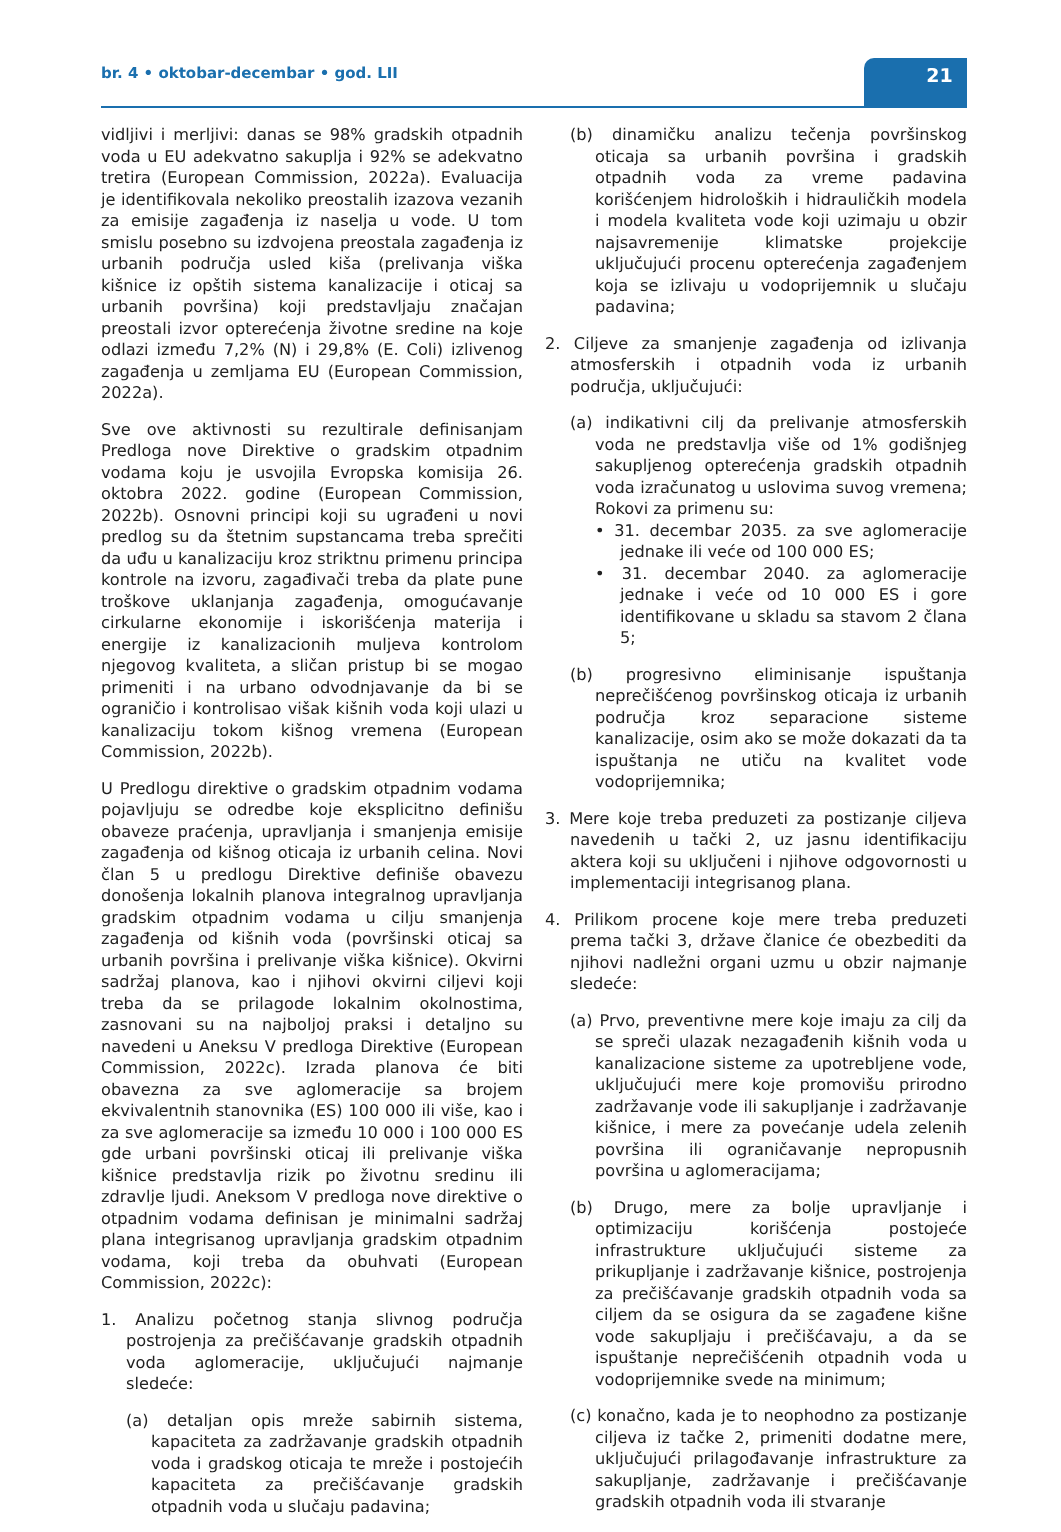br. 4 • oktobar-decembar • god. LII
21
vidljivi i merljivi: danas se 98% gradskih otpadnih voda u EU adekvatno sakuplja i 92% se adekvatno tretira (European Commission, 2022a). Evaluacija je identifikovala nekoliko preostalih izazova vezanih za emisije zagađenja iz naselja u vode. U tom smislu posebno su izdvojena preostala zagađenja iz urbanih područja usled kiša (prelivanja viška kišnice iz opštih sistema kanalizacije i oticaj sa urbanih površina) koji predstavljaju značajan preostali izvor opterećenja životne sredine na koje odlazi između 7,2% (N) i 29,8% (E. Coli) izlivenog zagađenja u zemljama EU (European Commission, 2022a).
Sve ove aktivnosti su rezultirale definisanjam Predloga nove Direktive o gradskim otpadnim vodama koju je usvojila Evropska komisija 26. oktobra 2022. godine (European Commission, 2022b). Osnovni principi koji su ugrađeni u novi predlog su da štetnim supstancama treba sprečiti da uđu u kanalizaciju kroz striktnu primenu principa kontrole na izvoru, zagađivači treba da plate pune troškove uklanjanja zagađenja, omogućavanje cirkularne ekonomije i iskorišćenja materija i energije iz kanalizacionih muljeva kontrolom njegovog kvaliteta, a sličan pristup bi se mogao primeniti i na urbano odvodnjavanje da bi se ograničio i kontrolisao višak kišnih voda koji ulazi u kanalizaciju tokom kišnog vremena (European Commission, 2022b).
U Predlogu direktive o gradskim otpadnim vodama pojavljuju se odredbe koje eksplicitno definišu obaveze praćenja, upravljanja i smanjenja emisije zagađenja od kišnog oticaja iz urbanih celina. Novi član 5 u predlogu Direktive definiše obavezu donošenja lokalnih planova integralnog upravljanja gradskim otpadnim vodama u cilju smanjenja zagađenja od kišnih voda (površinski oticaj sa urbanih površina i prelivanje viška kišnice). Okvirni sadržaj planova, kao i njihovi okvirni ciljevi koji treba da se prilagode lokalnim okolnostima, zasnovani su na najboljoj praksi i detaljno su navedeni u Aneksu V predloga Direktive (European Commission, 2022c). Izrada planova će biti obavezna za sve aglomeracije sa brojem ekvivalentnih stanovnika (ES) 100 000 ili više, kao i za sve aglomeracije sa između 10 000 i 100 000 ES gde urbani površinski oticaj ili prelivanje viška kišnice predstavlja rizik po životnu sredinu ili zdravlje ljudi. Aneksom V predloga nove direktive o otpadnim vodama definisan je minimalni sadržaj plana integrisanog upravljanja gradskim otpadnim vodama, koji treba da obuhvati (European Commission, 2022c):
1. Analizu početnog stanja slivnog područja postrojenja za prečišćavanje gradskih otpadnih voda aglomeracije, uključujući najmanje sledeće:
(a) detaljan opis mreže sabirnih sistema, kapaciteta za zadržavanje gradskih otpadnih voda i gradskog oticaja te mreže i postojećih kapaciteta za prečišćavanje gradskih otpadnih voda u slučaju padavina;
(b) dinamičku analizu tečenja površinskog oticaja sa urbanih površina i gradskih otpadnih voda za vreme padavina korišćenjem hidroloških i hidrauličkih modela i modela kvaliteta vode koji uzimaju u obzir najsavremenije klimatske projekcije uključujući procenu opterećenja zagađenjem koja se izlivaju u vodoprijemnik u slučaju padavina;
2. Ciljeve za smanjenje zagađenja od izlivanja atmosferskih i otpadnih voda iz urbanih područja, uključujući:
(a) indikativni cilj da prelivanje atmosferskih voda ne predstavlja više od 1% godišnjeg sakupljenog opterećenja gradskih otpadnih voda izračunatog u uslovima suvog vremena; Rokovi za primenu su:
• 31. decembar 2035. za sve aglomeracije jednake ili veće od 100 000 ES;
• 31. decembar 2040. za aglomeracije jednake i veće od 10 000 ES i gore identifikovane u skladu sa stavom 2 člana 5;
(b) progresivno eliminisanje ispuštanja neprečišćenog površinskog oticaja iz urbanih područja kroz separacione sisteme kanalizacije, osim ako se može dokazati da ta ispuštanja ne utiču na kvalitet vode vodoprijemnika;
3. Mere koje treba preduzeti za postizanje ciljeva navedenih u tački 2, uz jasnu identifikaciju aktera koji su uključeni i njihove odgovornosti u implementaciji integrisanog plana.
4. Prilikom procene koje mere treba preduzeti prema tački 3, države članice će obezbediti da njihovi nadležni organi uzmu u obzir najmanje sledeće:
(a) Prvo, preventivne mere koje imaju za cilj da se spreči ulazak nezagađenih kišnih voda u kanalizacione sisteme za upotrebljene vode, uključujući mere koje promovišu prirodno zadržavanje vode ili sakupljanje i zadržavanje kišnice, i mere za povećanje udela zelenih površina ili ograničavanje nepropusnih površina u aglomeracijama;
(b) Drugo, mere za bolje upravljanje i optimizaciju korišćenja postojeće infrastrukture uključujući sisteme za prikupljanje i zadržavanje kišnice, postrojenja za prečišćavanje gradskih otpadnih voda sa ciljem da se osigura da se zagađene kišne vode sakupljaju i prečišćavaju, a da se ispuštanje neprečišćenih otpadnih voda u vodoprijemnike svede na minimum;
(c) konačno, kada je to neophodno za postizanje ciljeva iz tačke 2, primeniti dodatne mere, uključujući prilagođavanje infrastrukture za sakupljanje, zadržavanje i prečišćavanje gradskih otpadnih voda ili stvaranje